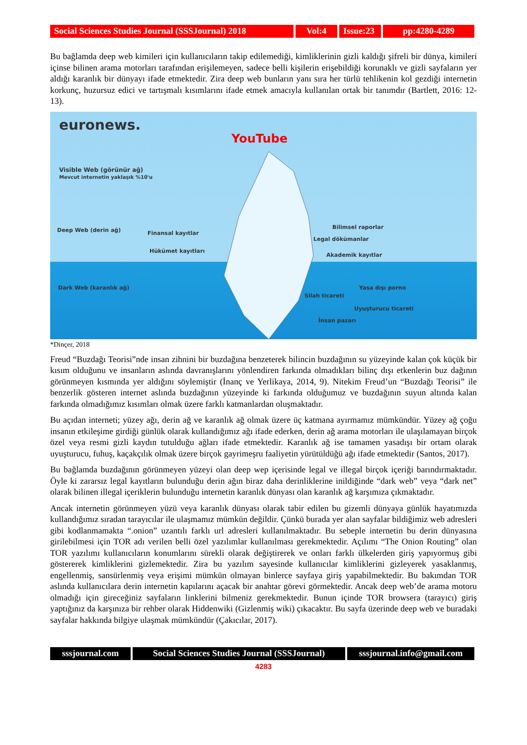Social Sciences Studies Journal (SSSJournal) 2018
Vol:4 Issue:23
pp:4280-4289
Bu bağlamda deep web kimileri için kullanıcıların takip edilemediği, kimliklerinin gizli kaldığı şifreli bir dünya, kimileri içinse bilinen arama motorları tarafından erişilemeyen, sadece belli kişilerin erişebildiği korunaklı ve gizli sayfaların yer aldığı karanlık bir dünyayı ifade etmektedir. Zira deep web bunların yanı sıra her türlü tehlikenin kol gezdiği internetin korkunç, huzursuz edici ve tartışmalı kısımlarını ifade etmek amacıyla kullanılan ortak bir tanımdır (Bartlett, 2016: 12-13).
euronews.
YouTube
Visible Web (görünür ağ)
Mevcut internetin yaklaşık %10'u
Deep Web (derin ağ) Finansal kayıtlar
Hükümet kayıtları
Bilimsel raporlar
Legal dökümanlar
Akademik kayıtlar
Dark Web (karanlık ağ) Yasa dışı porno
Silah ticareti
Uyuşturucu ticareti
İnsan pazarı
*Dinçer, 2018
Freud “Buzdağı Teorisi”nde insan zihnini bir buzdağına benzeterek bilincin buzdağının su yüzeyinde kalan çok küçük bir kısım olduğunu ve insanların aslında davranışlarını yönlendiren farkında olmadıkları bilinç dışı etkenlerin buz dağının görünmeyen kısmında yer aldığını söylemiştir (İnanç ve Yerlikaya, 2014, 9). Nitekim Freud’un “Buzdağı Teorisi” ile benzerlik gösteren internet aslında buzdağının yüzeyinde ki farkında olduğumuz ve buzdağının suyun altında kalan farkında olmadığımız kısımları olmak üzere farklı katmanlardan oluşmaktadır.
Bu açıdan interneti; yüzey ağı, derin ağ ve karanlık ağ olmak üzere üç katmana ayırmamız mümkündür. Yüzey ağ çoğu insanın etkileşime girdiği günlük olarak kullandığımız ağı ifade ederken, derin ağ arama motorları ile ulaşılamayan birçok özel veya resmi gizli kaydın tutulduğu ağları ifade etmektedir. Karanlık ağ ise tamamen yasadışı bir ortam olarak uyuşturucu, fuhuş, kaçakçılık olmak üzere birçok gayrimeşru faaliyetin yürütüldüğü ağı ifade etmektedir (Santos, 2017).
Bu bağlamda buzdağının görünmeyen yüzeyi olan deep wep içerisinde legal ve illegal birçok içeriği barındırmaktadır. Öyle ki zararsız legal kayıtların bulunduğu derin ağın biraz daha derinliklerine inildiğinde “dark web” veya “dark net” olarak bilinen illegal içeriklerin bulunduğu internetin karanlık dünyası olan karanlık ağ karşımıza çıkmaktadır.
Ancak internetin görünmeyen yüzü veya karanlık dünyası olarak tabir edilen bu gizemli dünyaya günlük hayatımızda kullandığımız sıradan tarayıcılar ile ulaşmamız mümkün değildir. Çünkü burada yer alan sayfalar bildiğimiz web adresleri gibi kodlanmamakta “.onion” uzantılı farklı url adresleri kullanılmaktadır. Bu sebeple internetin bu derin dünyasına girilebilmesi için TOR adı verilen belli özel yazılımlar kullanılması gerekmektedir. Açılımı “The Onion Routing” olan TOR yazılımı kullanıcıların konumlarını sürekli olarak değiştirerek ve onları farklı ülkelerden giriş yapıyormuş gibi göstererek kimliklerini gizlemektedir. Zira bu yazılım sayesinde kullanıcılar kimliklerini gizleyerek yasaklanmış, engellenmiş, sansürlenmiş veya erişimi mümkün olmayan binlerce sayfaya giriş yapabilmektedir. Bu bakımdan TOR aslında kullanıcılara derin internetin kapılarını açacak bir anahtar görevi görmektedir. Ancak deep web’de arama motoru olmadığı için gireceğiniz sayfaların linklerini bilmeniz gerekmektedir. Bunun içinde TOR browsera (tarayıcı) giriş yaptığınız da karşınıza bir rehber olarak Hiddenwiki (Gizlenmiş wiki) çıkacaktır. Bu sayfa üzerinde deep web ve buradaki sayfalar hakkında bilgiye ulaşmak mümkündür (Çakıcılar, 2017).
sssjournal.com
Social Sciences Studies Journal (SSSJournal)
sssjournal.info@gmail.com
4283